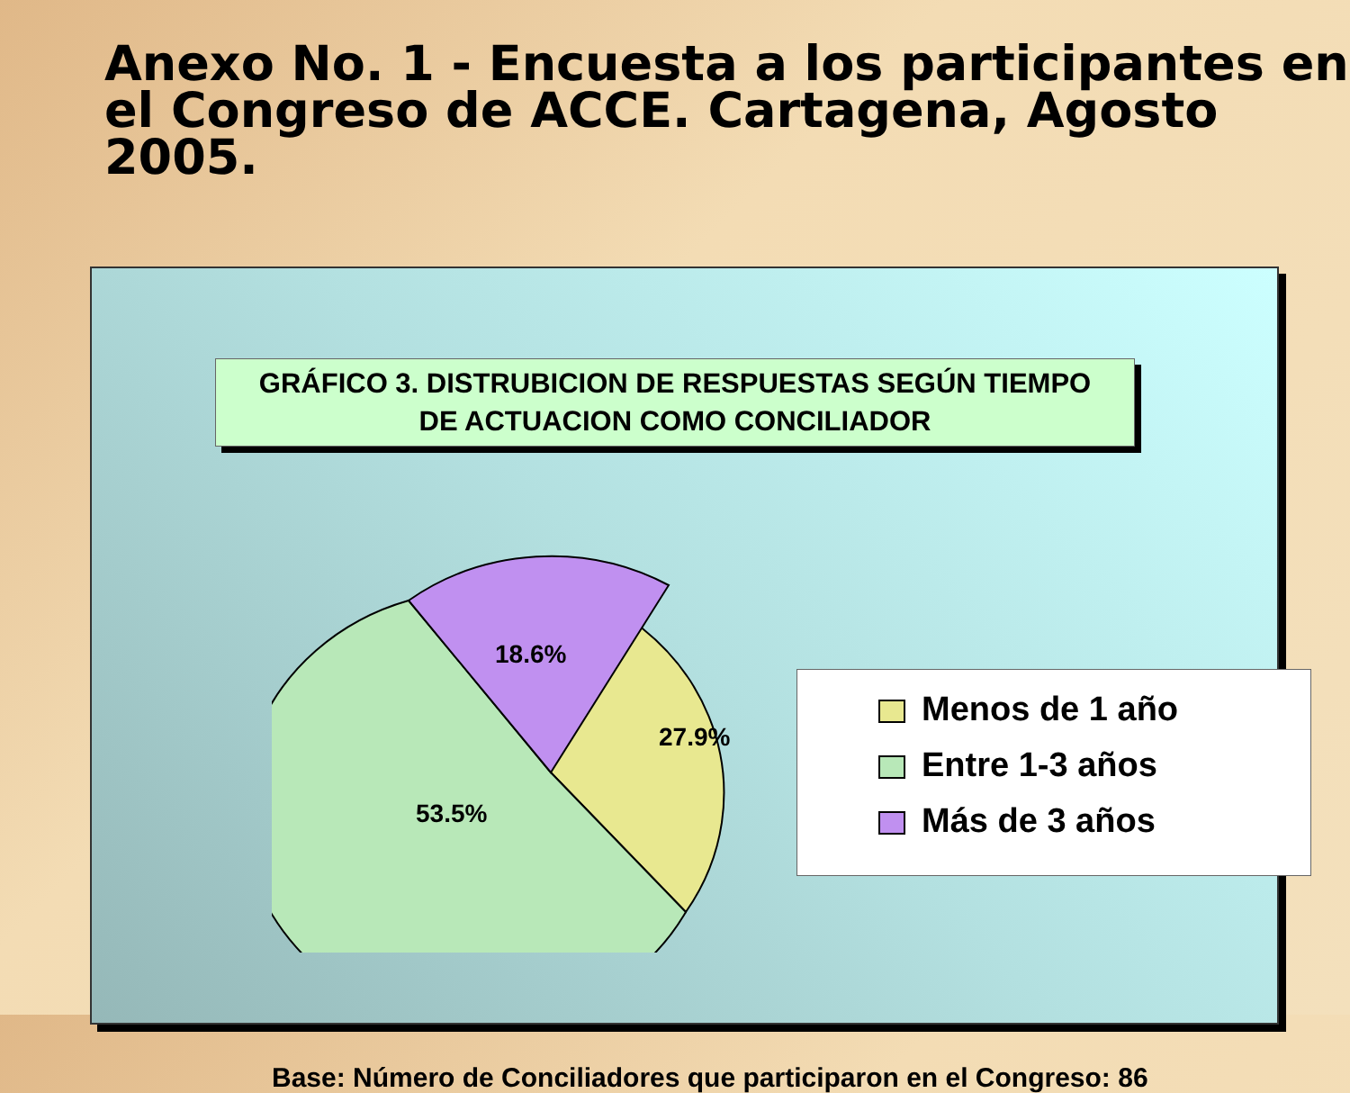Anexo No. 1 - Encuesta a los participantes en el Congreso de ACCE. Cartagena, Agosto 2005.
GRÁFICO 3. DISTRUBICION DE RESPUESTAS SEGÚN TIEMPO
DE ACTUACION COMO CONCILIADOR
18.6%
27.9%
53.5%
Menos de 1 año
Entre 1-3 años
Más de 3 años
Base: Número de Conciliadores que participaron en el Congreso: 86